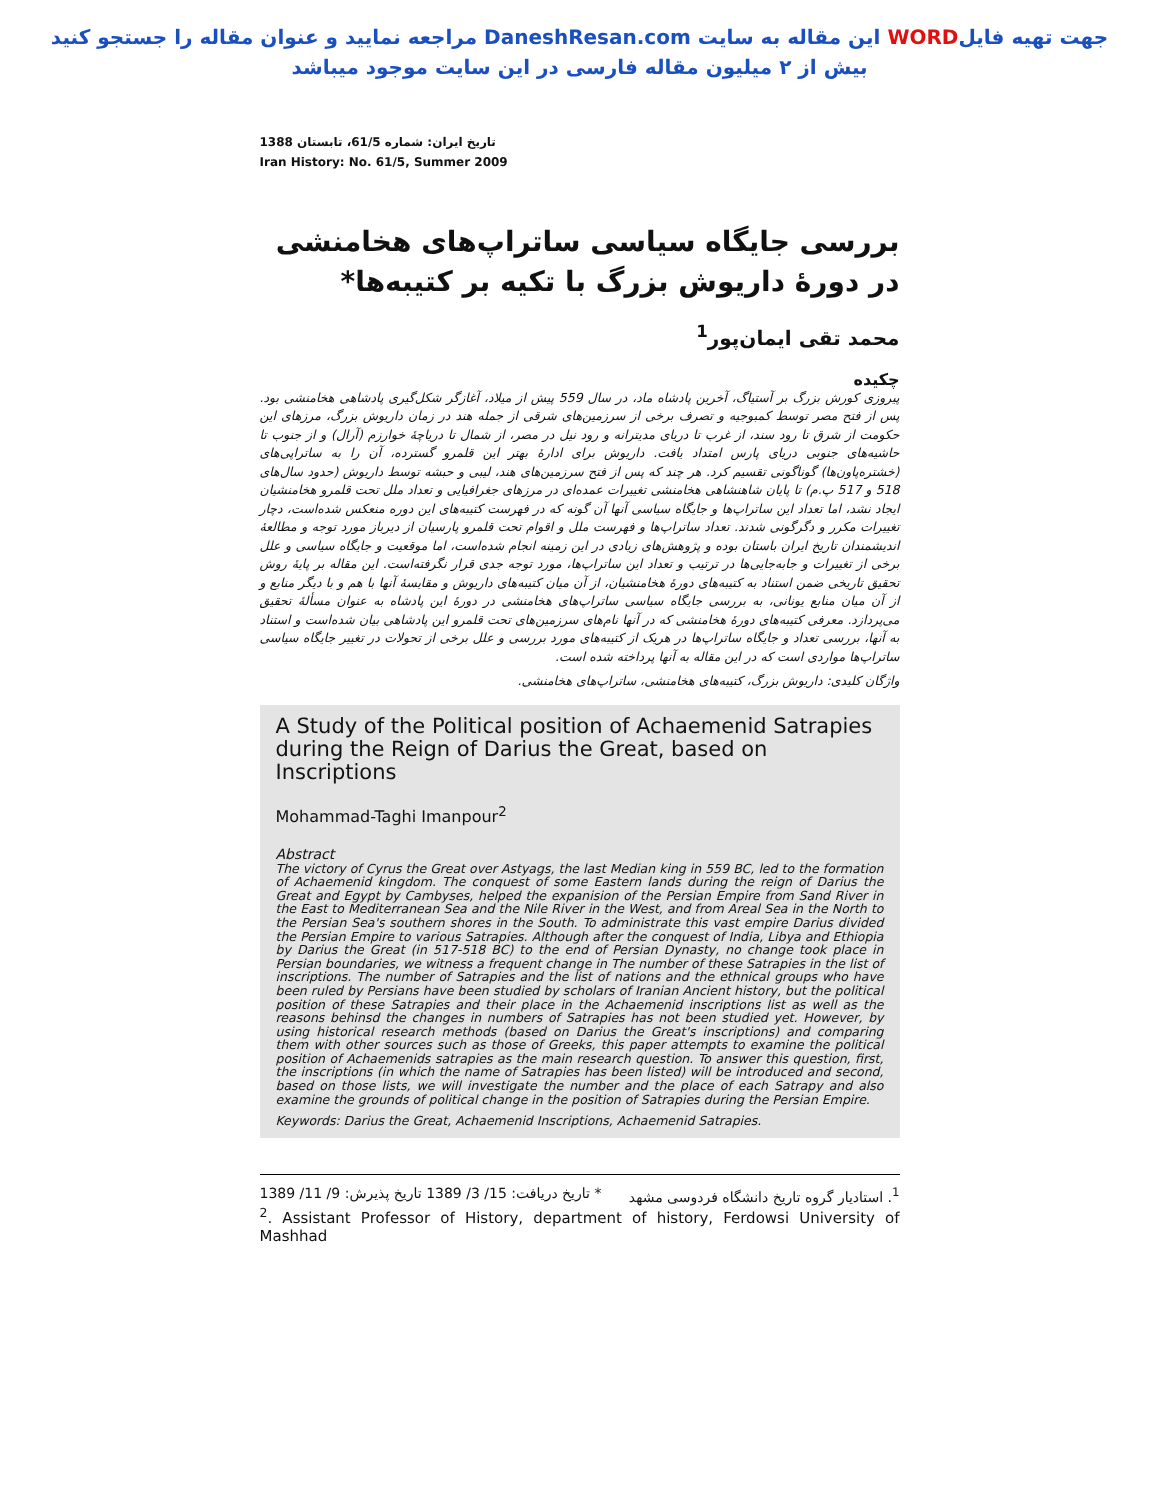جهت تهیه فایلWORD این مقاله به سایت DaneshResan.com مراجعه نمایید و عنوان مقاله را جستجو کنید
بیش از ۲ میلیون مقاله فارسی در این سایت موجود میباشد
تاریخ ایران: شماره 61/5، تابستان 1388
Iran History: No. 61/5, Summer 2009
بررسی جایگاه سیاسی ساتراپ‌های هخامنشی در دورۀ داریوش بزرگ با تکیه بر کتیبه‌ها*
محمد تقی ایمان‌پور<sup>1</sup>
چکیده
پیروزی کورش بزرگ بر آستیاگ، آخرین پادشاه ماد، در سال 559 پیش از میلاد، آغازگر شکل‌گیری پادشاهی هخامنشی بود. پس از فتح مصر توسط کمبوجیه و تصرف برخی از سرزمین‌های شرقی از جمله هند در زمان داریوش بزرگ، مرزهای این حکومت از شرق تا رود سند، از غرب تا دریای مدیترانه و رود نیل در مصر، از شمال تا دریاچۀ خوارزم (آرال) و از جنوب تا حاشیه‌های جنوبی دریای پارس امتداد یافت. داریوش برای ادارۀ بهتر این قلمرو گسترده، آن را به ساتراپی‌های (خشتره‌پاون‌ها) گوناگونی تقسیم کرد. هر چند که پس از فتح سرزمین‌های هند، لیبی و حبشه توسط داریوش (حدود سال‌های 518 و 517 پ.م) تا پایان شاهنشاهی هخامنشی تغییرات عمده‌ای در مرزهای جغرافیایی و تعداد ملل تحت قلمرو هخامنشیان ایجاد نشد، اما تعداد این ساتراپ‌ها و جایگاه سیاسی آنها آن گونه که در فهرست کتیبه‌های این دوره منعکس شده‌است، دچار تغییرات مکرر و دگرگونی شدند. تعداد ساتراپ‌ها و فهرست ملل و اقوام تحت قلمرو پارسیان از دیرباز مورد توجه و مطالعۀ اندیشمندان تاریخ ایران باستان بوده و پژوهش‌های زیادی در این زمینه انجام شده‌است، اما موقعیت و جایگاه سیاسی و علل برخی از تغییرات و جابه‌جایی‌ها در ترتیب و تعداد این ساتراپ‌ها، مورد توجه جدی قرار نگرفته‌است. این مقاله بر پایۀ روش تحقیق تاریخی ضمن استناد به کتیبه‌های دورۀ هخامنشیان، از آن میان کتیبه‌های داریوش و مقایسۀ آنها با هم و با دیگر منابع و از آن میان منابع یونانی، به بررسی جایگاه سیاسی ساتراپ‌های هخامنشی در دورۀ این پادشاه به عنوان مسألۀ تحقیق می‌پردازد. معرفی کتیبه‌های دورۀ هخامنشی که در آنها نام‌های سرزمین‌های تحت قلمرو این پادشاهی بیان شده‌است و استناد به آنها، بررسی تعداد و جایگاه ساتراپ‌ها در هریک از کتیبه‌های مورد بررسی و علل برخی از تحولات در تغییر جایگاه سیاسی ساتراپ‌ها مواردی است که در این مقاله به آنها پرداخته شده است.
واژگان کلیدی: داریوش بزرگ، کتیبه‌های هخامنشی، ساتراپ‌های هخامنشی.
A Study of the Political position of Achaemenid Satrapies during the Reign of Darius the Great, based on Inscriptions
Mohammad-Taghi Imanpour<sup>2</sup>
Abstract
The victory of Cyrus the Great over Astyags, the last Median king in 559 BC, led to the formation of Achaemenid kingdom. The conquest of some Eastern lands during the reign of Darius the Great and Egypt by Cambyses, helped the expanision of the Persian Empire from Sand River in the East to Mediterranean Sea and the Nile River in the West, and from Areal Sea in the North to the Persian Sea's southern shores in the South. To administrate this vast empire Darius divided the Persian Empire to various Satrapies. Although after the conquest of India, Libya and Ethiopia by Darius the Great (in 517-518 BC) to the end of Persian Dynasty, no change took place in Persian boundaries, we witness a frequent change in The number of these Satrapies in the list of inscriptions. The number of Satrapies and the list of nations and the ethnical groups who have been ruled by Persians have been studied by scholars of Iranian Ancient history, but the political position of these Satrapies and their place in the Achaemenid inscriptions list as well as the reasons behinsd the changes in numbers of Satrapies has not been studied yet. However, by using historical research methods (based on Darius the Great's inscriptions) and comparing them with other sources such as those of Greeks, this paper attempts to examine the political position of Achaemenids satrapies as the main research question. To answer this question, first, the inscriptions (in which the name of Satrapies has been listed) will be introduced and second, based on those lists, we will investigate the number and the place of each Satrapy and also examine the grounds of political change in the position of Satrapies during the Persian Empire.
Keywords: Darius the Great, Achaemenid Inscriptions, Achaemenid Satrapies.
<sup>1</sup>. استادیار گروه تاریخ دانشگاه فردوسی مشهد * تاریخ دریافت: 15/ 3/ 1389 تاریخ پذیرش: 9/ 11/ 1389
<sup>2</sup>. Assistant Professor of History, department of history, Ferdowsi University of Mashhad